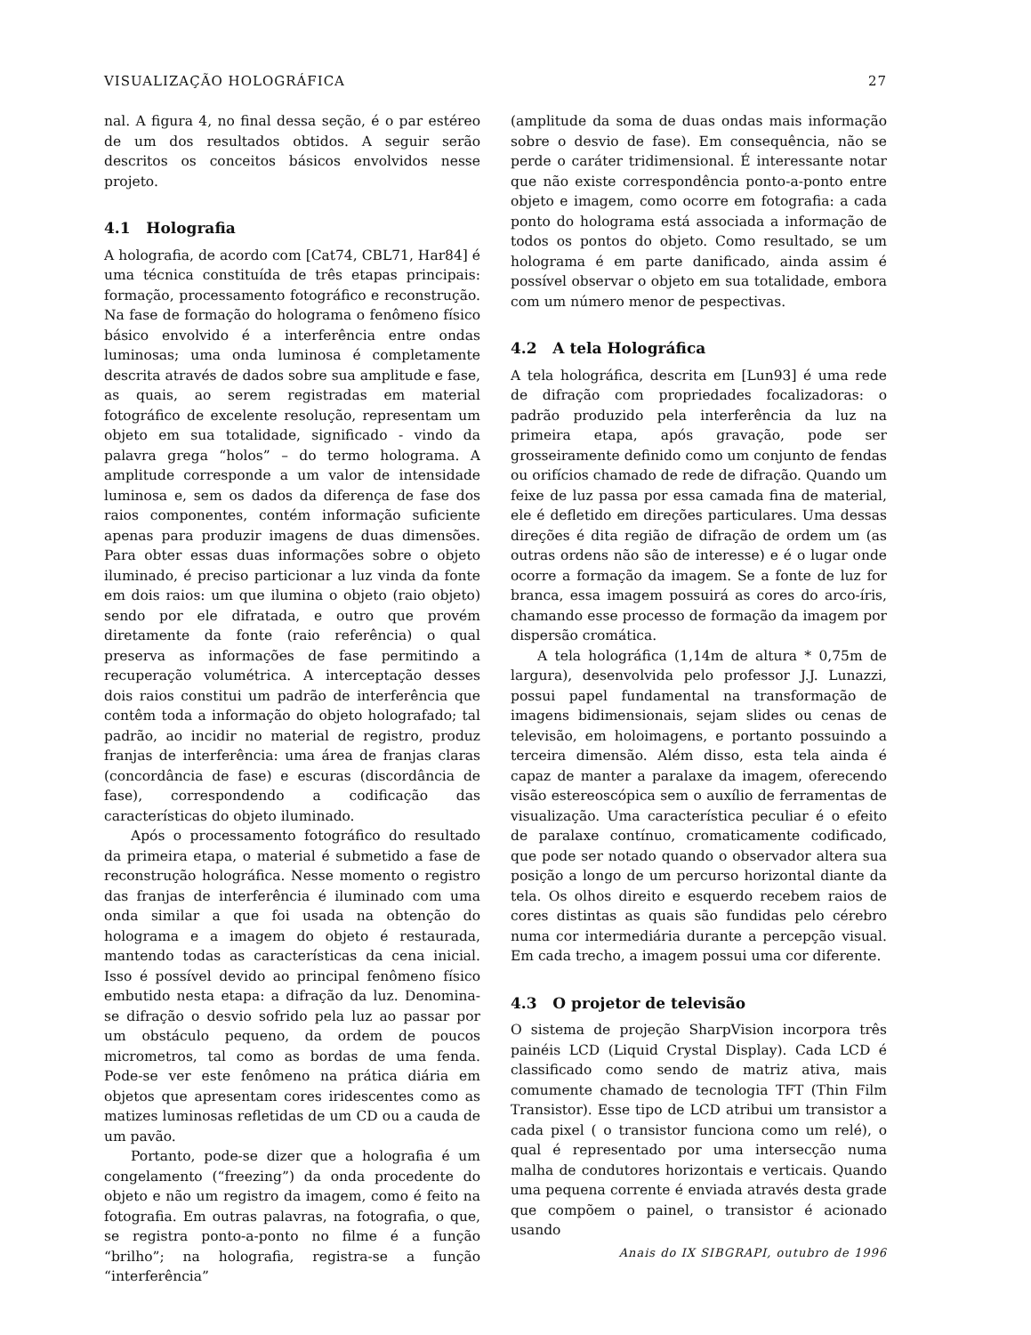VISUALIZAÇÃO HOLOGRÁFICA 27
nal. A figura 4, no final dessa seção, é o par estéreo de um dos resultados obtidos. A seguir serão descritos os conceitos básicos envolvidos nesse projeto.
4.1 Holografia
A holografia, de acordo com [Cat74, CBL71, Har84] é uma técnica constituída de três etapas principais: formação, processamento fotográfico e reconstrução. Na fase de formação do holograma o fenômeno físico básico envolvido é a interferência entre ondas luminosas; uma onda luminosa é completamente descrita através de dados sobre sua amplitude e fase, as quais, ao serem registradas em material fotográfico de excelente resolução, representam um objeto em sua totalidade, significado - vindo da palavra grega “holos” – do termo holograma. A amplitude corresponde a um valor de intensidade luminosa e, sem os dados da diferença de fase dos raios componentes, contém informação suficiente apenas para produzir imagens de duas dimensões. Para obter essas duas informações sobre o objeto iluminado, é preciso particionar a luz vinda da fonte em dois raios: um que ilumina o objeto (raio objeto) sendo por ele difratada, e outro que provém diretamente da fonte (raio referência) o qual preserva as informações de fase permitindo a recuperação volumétrica. A interceptação desses dois raios constitui um padrão de interferência que contêm toda a informação do objeto holografado; tal padrão, ao incidir no material de registro, produz franjas de interferência: uma área de franjas claras (concordância de fase) e escuras (discordância de fase), correspondendo a codificação das características do objeto iluminado.
Após o processamento fotográfico do resultado da primeira etapa, o material é submetido a fase de reconstrução holográfica. Nesse momento o registro das franjas de interferência é iluminado com uma onda similar a que foi usada na obtenção do holograma e a imagem do objeto é restaurada, mantendo todas as características da cena inicial. Isso é possível devido ao principal fenômeno físico embutido nesta etapa: a difração da luz. Denomina-se difração o desvio sofrido pela luz ao passar por um obstáculo pequeno, da ordem de poucos micrometros, tal como as bordas de uma fenda. Pode-se ver este fenômeno na prática diária em objetos que apresentam cores iridescentes como as matizes luminosas refletidas de um CD ou a cauda de um pavão.
Portanto, pode-se dizer que a holografia é um congelamento (“freezing”) da onda procedente do objeto e não um registro da imagem, como é feito na fotografia. Em outras palavras, na fotografia, o que, se registra ponto-a-ponto no filme é a função “brilho”; na holografia, registra-se a função “interferência”
(amplitude da soma de duas ondas mais informação sobre o desvio de fase). Em consequência, não se perde o caráter tridimensional. É interessante notar que não existe correspondência ponto-a-ponto entre objeto e imagem, como ocorre em fotografia: a cada ponto do holograma está associada a informação de todos os pontos do objeto. Como resultado, se um holograma é em parte danificado, ainda assim é possível observar o objeto em sua totalidade, embora com um número menor de pespectivas.
4.2 A tela Holográfica
A tela holográfica, descrita em [Lun93] é uma rede de difração com propriedades focalizadoras: o padrão produzido pela interferência da luz na primeira etapa, após gravação, pode ser grosseiramente definido como um conjunto de fendas ou orifícios chamado de rede de difração. Quando um feixe de luz passa por essa camada fina de material, ele é defletido em direções particulares. Uma dessas direções é dita região de difração de ordem um (as outras ordens não são de interesse) e é o lugar onde ocorre a formação da imagem. Se a fonte de luz for branca, essa imagem possuirá as cores do arco-íris, chamando esse processo de formação da imagem por dispersão cromática.
A tela holográfica (1,14m de altura * 0,75m de largura), desenvolvida pelo professor J.J. Lunazzi, possui papel fundamental na transformação de imagens bidimensionais, sejam slides ou cenas de televisão, em holoimagens, e portanto possuindo a terceira dimensão. Além disso, esta tela ainda é capaz de manter a paralaxe da imagem, oferecendo visão estereoscópica sem o auxílio de ferramentas de visualização. Uma característica peculiar é o efeito de paralaxe contínuo, cromaticamente codificado, que pode ser notado quando o observador altera sua posição a longo de um percurso horizontal diante da tela. Os olhos direito e esquerdo recebem raios de cores distintas as quais são fundidas pelo cérebro numa cor intermediária durante a percepção visual. Em cada trecho, a imagem possui uma cor diferente.
4.3 O projetor de televisão
O sistema de projeção SharpVision incorpora três painéis LCD (Liquid Crystal Display). Cada LCD é classificado como sendo de matriz ativa, mais comumente chamado de tecnologia TFT (Thin Film Transistor). Esse tipo de LCD atribui um transistor a cada pixel ( o transistor funciona como um relé), o qual é representado por uma intersecção numa malha de condutores horizontais e verticais. Quando uma pequena corrente é enviada através desta grade que compõem o painel, o transistor é acionado usando
Anais do IX SIBGRAPI, outubro de 1996